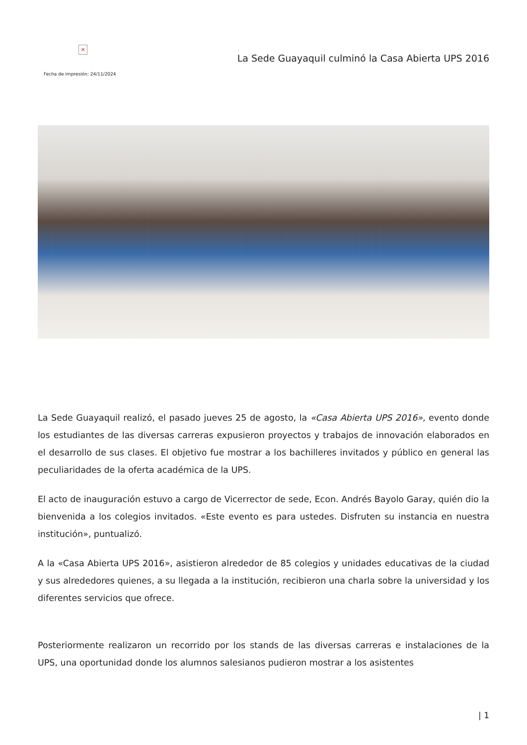×
Fecha de impresión: 24/11/2024
La Sede Guayaquil culminó la Casa Abierta UPS 2016
La Sede Guayaquil realizó, el pasado jueves 25 de agosto, la «Casa Abierta UPS 2016», evento donde los estudiantes de las diversas carreras expusieron proyectos y trabajos de innovación elaborados en el desarrollo de sus clases. El objetivo fue mostrar a los bachilleres invitados y público en general las peculiaridades de la oferta académica de la UPS.
El acto de inauguración estuvo a cargo de Vicerrector de sede, Econ. Andrés Bayolo Garay, quién dio la bienvenida a los colegios invitados. «Este evento es para ustedes. Disfruten su instancia en nuestra institución», puntualizó.
A la «Casa Abierta UPS 2016», asistieron alrededor de 85 colegios y unidades educativas de la ciudad y sus alrededores quienes, a su llegada a la institución, recibieron una charla sobre la universidad y los diferentes servicios que ofrece.
Posteriormente realizaron un recorrido por los stands de las diversas carreras e instalaciones de la UPS, una oportunidad donde los alumnos salesianos pudieron mostrar a los asistentes
| 1